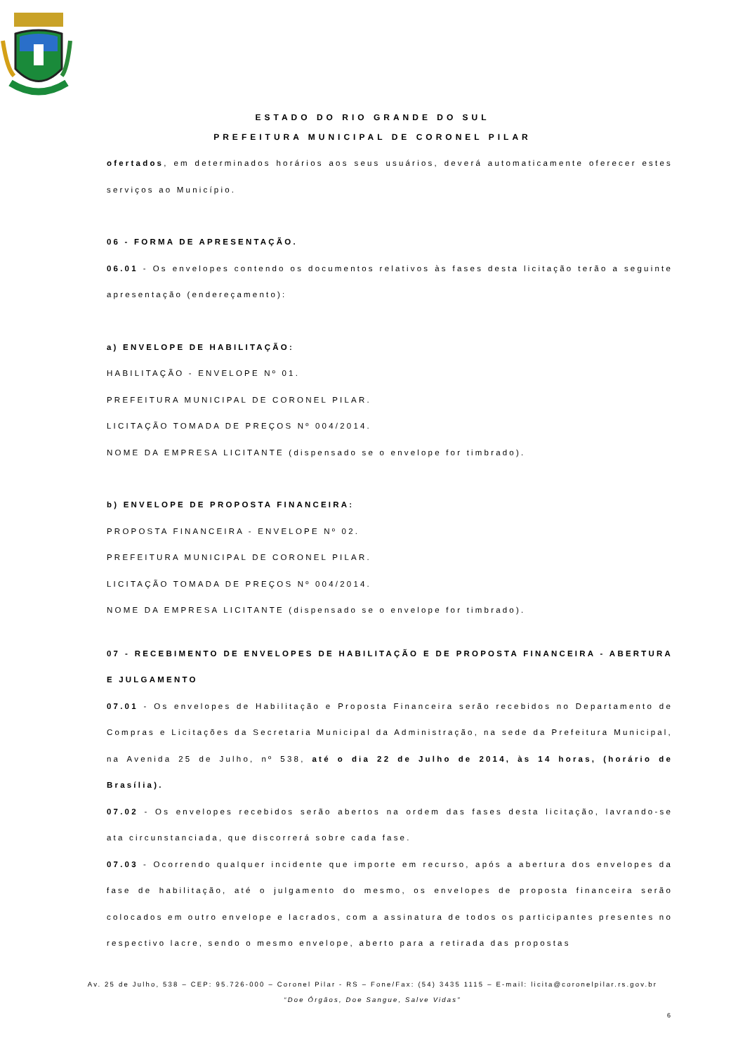ESTADO DO RIO GRANDE DO SUL
PREFEITURA MUNICIPAL DE CORONEL PILAR
ofertados, em determinados horários aos seus usuários, deverá automaticamente oferecer estes serviços ao Município.
06 - FORMA DE APRESENTAÇÃO.
06.01 - Os envelopes contendo os documentos relativos às fases desta licitação terão a seguinte apresentação (endereçamento):
a) ENVELOPE DE HABILITAÇÃO:
HABILITAÇÃO - ENVELOPE Nº 01.
PREFEITURA MUNICIPAL DE CORONEL PILAR.
LICITAÇÃO TOMADA DE PREÇOS Nº 004/2014.
NOME DA EMPRESA LICITANTE (dispensado se o envelope for timbrado).
b) ENVELOPE DE PROPOSTA FINANCEIRA:
PROPOSTA FINANCEIRA - ENVELOPE Nº 02.
PREFEITURA MUNICIPAL DE CORONEL PILAR.
LICITAÇÃO TOMADA DE PREÇOS Nº 004/2014.
NOME DA EMPRESA LICITANTE (dispensado se o envelope for timbrado).
07 - RECEBIMENTO DE ENVELOPES DE HABILITAÇÃO E DE PROPOSTA FINANCEIRA - ABERTURA E JULGAMENTO
07.01 - Os envelopes de Habilitação e Proposta Financeira serão recebidos no Departamento de Compras e Licitações da Secretaria Municipal da Administração, na sede da Prefeitura Municipal, na Avenida 25 de Julho, nº 538, até o dia 22 de Julho de 2014, às 14 horas, (horário de Brasília).
07.02 - Os envelopes recebidos serão abertos na ordem das fases desta licitação, lavrando-se ata circunstanciada, que discorrerá sobre cada fase.
07.03 - Ocorrendo qualquer incidente que importe em recurso, após a abertura dos envelopes da fase de habilitação, até o julgamento do mesmo, os envelopes de proposta financeira serão colocados em outro envelope e lacrados, com a assinatura de todos os participantes presentes no respectivo lacre, sendo o mesmo envelope, aberto para a retirada das propostas
Av. 25 de Julho, 538 – CEP: 95.726-000 – Coronel Pilar - RS – Fone/Fax: (54) 3435 1115 – E-mail: licita@coronelpilar.rs.gov.br
“Doe Órgãos, Doe Sangue, Salve Vidas”
6